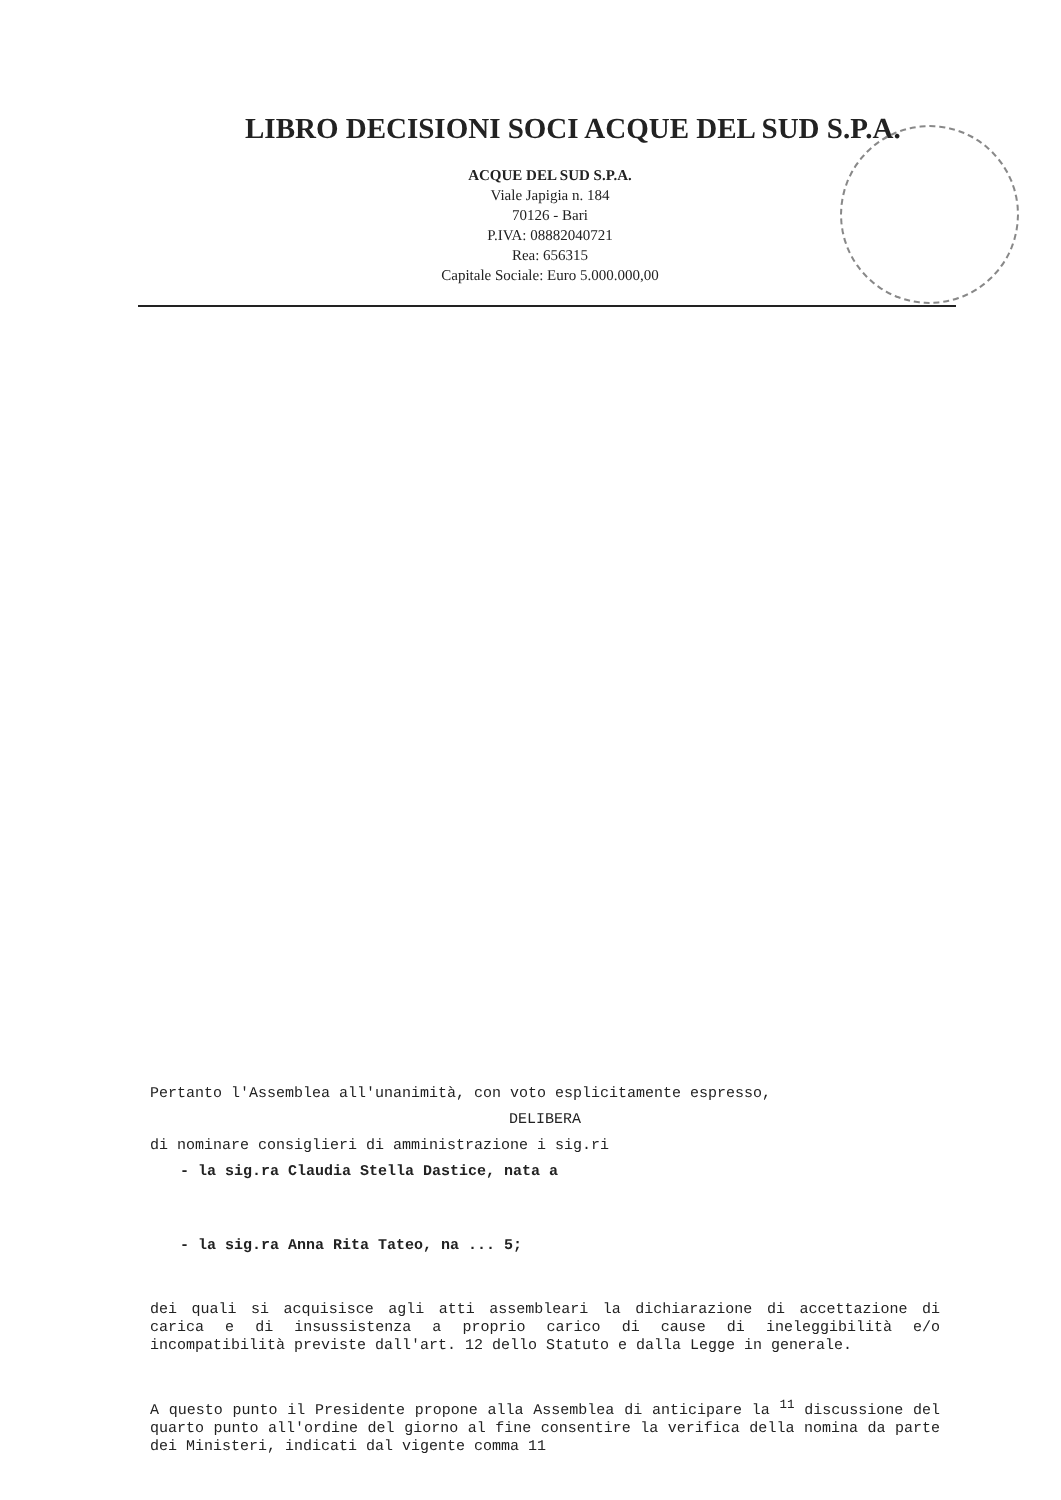LIBRO DECISIONI SOCI ACQUE DEL SUD S.P.A.
ACQUE DEL SUD S.P.A.
Viale Japigia n. 184
70126 - Bari
P.IVA: 08882040721
Rea: 656315
Capitale Sociale: Euro 5.000.000,00
Pertanto l'Assemblea all'unanimità, con voto esplicitamente espresso,
DELIBERA
di nominare consiglieri di amministrazione i sig.ri
- la sig.ra Claudia Stella Dastice, nata a
- la sig.ra Anna Rita Tateo, na ... 5;
dei quali si acquisisce agli atti assembleari la dichiarazione di accettazione di carica e di insussistenza a proprio carico di cause di ineleggibilità e/o incompatibilità previste dall'art. 12 dello Statuto e dalla Legge in generale.
A questo punto il Presidente propone alla Assemblea di anticipare la <sup>11</sup> discussione del quarto punto all'ordine del giorno al fine consentire la verifica della nomina da parte dei Ministeri, indicati dal vigente comma 11